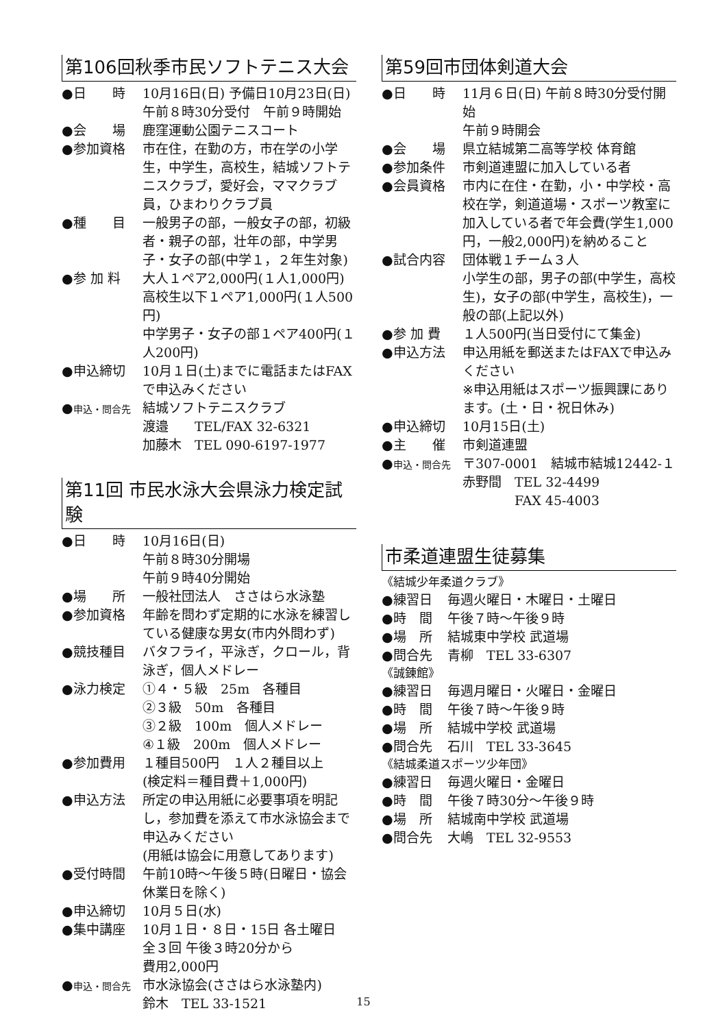第106回秋季市民ソフトテニス大会
●日　　時 10月16日(日) 予備日10月23日(日)
午前８時30分受付　午前９時開始
●会　　場 鹿窪運動公園テニスコート
●参加資格 市在住，在勤の方，市在学の小学生，中学生，高校生，結城ソフトテニスクラブ，愛好会，ママクラブ員，ひまわりクラブ員
●種　　目 一般男子の部，一般女子の部，初級者・親子の部，壮年の部，中学男子・女子の部(中学１，２年生対象)
●参 加 料 大人１ペア2,000円(１人1,000円)
高校生以下１ペア1,000円(１人500円)
中学男子・女子の部１ペア400円(１人200円)
●申込締切 10月１日(土)までに電話またはFAXで申込みください
●申込・問合先
結城ソフトテニスクラブ
渡邉　　TEL/FAX 32-6321
加藤木　TEL 090-6197-1977
第11回 市民水泳大会県泳力検定試験
●日　　時 10月16日(日)
午前８時30分開場
午前９時40分開始
●場　　所 一般社団法人　ささはら水泳塾
●参加資格 年齢を問わず定期的に水泳を練習している健康な男女(市内外問わず)
●競技種目 バタフライ，平泳ぎ，クロール，背泳ぎ，個人メドレー
●泳力検定 ①４・５級　25m　各種目
②３級　50m　各種目
③２級　100m　個人メドレー
④１級　200m　個人メドレー
●参加費用 １種目500円　１人２種目以上
(検定料＝種目費＋1,000円)
●申込方法 所定の申込用紙に必要事項を明記し，参加費を添えて市水泳協会まで申込みください
(用紙は協会に用意してあります)
●受付時間 午前10時～午後５時(日曜日・協会休業日を除く)
●申込締切 10月５日(水)
●集中講座 10月１日・８日・15日 各土曜日
全３回 午後３時20分から
費用2,000円
●申込・問合先
市水泳協会(ささはら水泳塾内)
鈴木　TEL 33-1521
第59回市団体剣道大会
●日　　時 11月６日(日) 午前８時30分受付開始
午前９時開会
●会　　場 県立結城第二高等学校 体育館
●参加条件 市剣道連盟に加入している者
●会員資格 市内に在住・在勤，小・中学校・高校在学，剣道道場・スポーツ教室に加入している者で年会費(学生1,000円，一般2,000円)を納めること
●試合内容 団体戦１チーム３人
小学生の部，男子の部(中学生，高校生)，女子の部(中学生，高校生)，一般の部(上記以外)
●参 加 費 １人500円(当日受付にて集金)
●申込方法 申込用紙を郵送またはFAXで申込みください
※申込用紙はスポーツ振興課にあります。(土・日・祝日休み)
●申込締切 10月15日(土)
●主　　催 市剣道連盟
●申込・問合先
〒307-0001　結城市結城12442-１
赤野間　TEL 32-4499
　　　　FAX 45-4003
市柔道連盟生徒募集
《結城少年柔道クラブ》
●練習日 毎週火曜日・木曜日・土曜日
●時　間 午後７時～午後９時
●場　所 結城東中学校 武道場
●問合先 青柳　TEL 33-6307
《誠錬館》
●練習日 毎週月曜日・火曜日・金曜日
●時　間 午後７時～午後９時
●場　所 結城中学校 武道場
●問合先 石川　TEL 33-3645
《結城柔道スポーツ少年団》
●練習日 毎週火曜日・金曜日
●時　間 午後７時30分～午後９時
●場　所 結城南中学校 武道場
●問合先 大嶋　TEL 32-9553
15